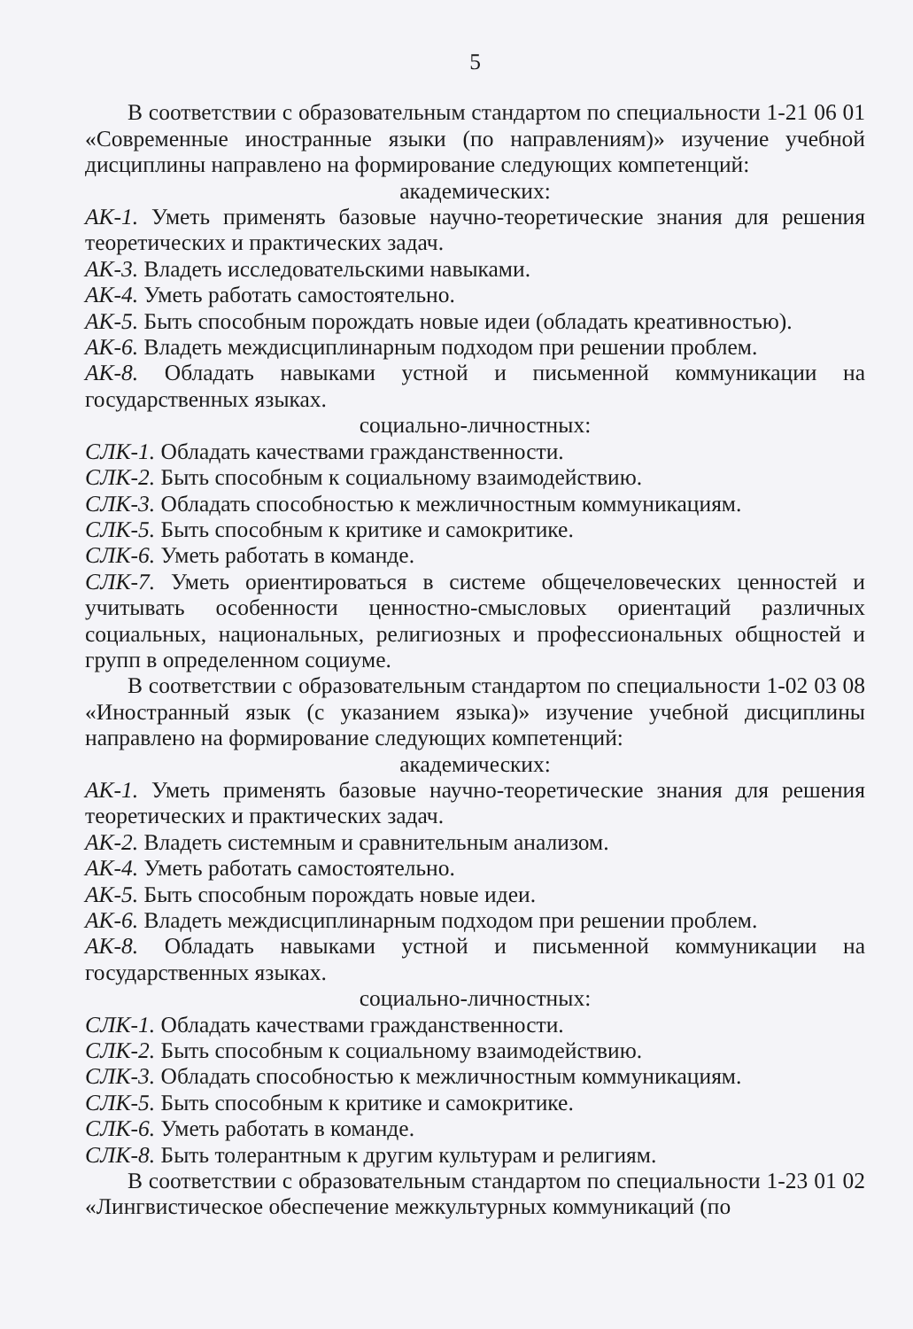5
В соответствии с образовательным стандартом по специальности 1-21 06 01 «Современные иностранные языки (по направлениям)» изучение учебной дисциплины направлено на формирование следующих компетенций:
академических:
АК-1. Уметь применять базовые научно-теоретические знания для решения теоретических и практических задач.
АК-3. Владеть исследовательскими навыками.
АК-4. Уметь работать самостоятельно.
АК-5. Быть способным порождать новые идеи (обладать креативностью).
АК-6. Владеть междисциплинарным подходом при решении проблем.
АК-8. Обладать навыками устной и письменной коммуникации на государственных языках.
социально-личностных:
СЛК-1. Обладать качествами гражданственности.
СЛК-2. Быть способным к социальному взаимодействию.
СЛК-3. Обладать способностью к межличностным коммуникациям.
СЛК-5. Быть способным к критике и самокритике.
СЛК-6. Уметь работать в команде.
СЛК-7. Уметь ориентироваться в системе общечеловеческих ценностей и учитывать особенности ценностно-смысловых ориентаций различных социальных, национальных, религиозных и профессиональных общностей и групп в определенном социуме.
В соответствии с образовательным стандартом по специальности 1-02 03 08 «Иностранный язык (с указанием языка)» изучение учебной дисциплины направлено на формирование следующих компетенций:
академических:
АК-1. Уметь применять базовые научно-теоретические знания для решения теоретических и практических задач.
АК-2. Владеть системным и сравнительным анализом.
АК-4. Уметь работать самостоятельно.
АК-5. Быть способным порождать новые идеи.
АК-6. Владеть междисциплинарным подходом при решении проблем.
АК-8. Обладать навыками устной и письменной коммуникации на государственных языках.
социально-личностных:
СЛК-1. Обладать качествами гражданственности.
СЛК-2. Быть способным к социальному взаимодействию.
СЛК-3. Обладать способностью к межличностным коммуникациям.
СЛК-5. Быть способным к критике и самокритике.
СЛК-6. Уметь работать в команде.
СЛК-8. Быть толерантным к другим культурам и религиям.
В соответствии с образовательным стандартом по специальности 1-23 01 02 «Лингвистическое обеспечение межкультурных коммуникаций (по